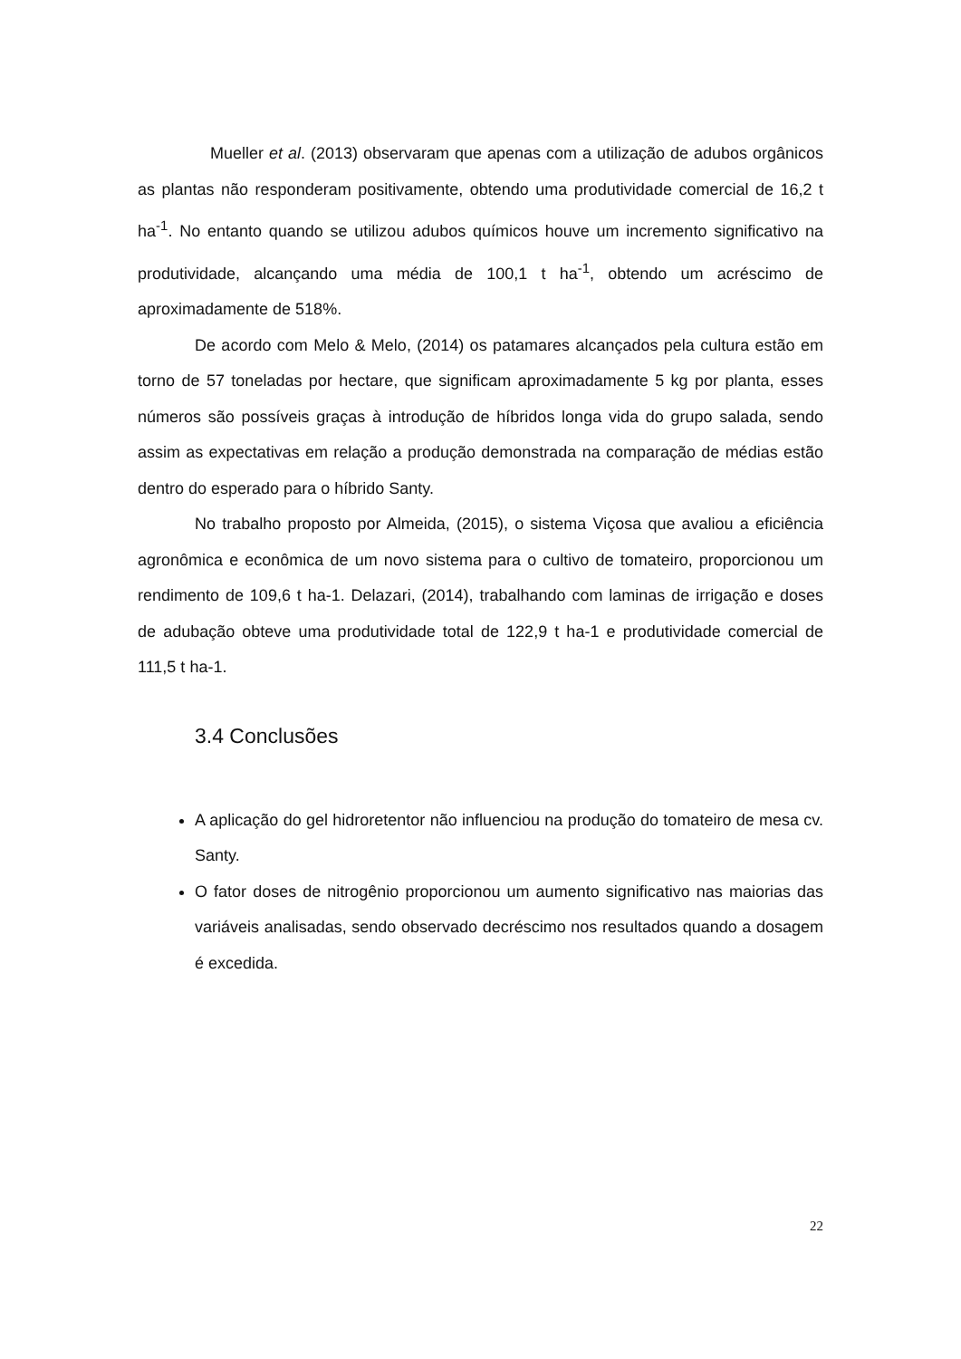Mueller et al. (2013) observaram que apenas com a utilização de adubos orgânicos as plantas não responderam positivamente, obtendo uma produtividade comercial de 16,2 t ha<sup>-1</sup>. No entanto quando se utilizou adubos químicos houve um incremento significativo na produtividade, alcançando uma média de 100,1 t ha<sup>-1</sup>, obtendo um acréscimo de aproximadamente de 518%.
De acordo com Melo & Melo, (2014) os patamares alcançados pela cultura estão em torno de 57 toneladas por hectare, que significam aproximadamente 5 kg por planta, esses números são possíveis graças à introdução de híbridos longa vida do grupo salada, sendo assim as expectativas em relação a produção demonstrada na comparação de médias estão dentro do esperado para o híbrido Santy.
No trabalho proposto por Almeida, (2015), o sistema Viçosa que avaliou a eficiência agronômica e econômica de um novo sistema para o cultivo de tomateiro, proporcionou um rendimento de 109,6 t ha-1. Delazari, (2014), trabalhando com laminas de irrigação e doses de adubação obteve uma produtividade total de 122,9 t ha-1 e produtividade comercial de 111,5 t ha-1.
3.4 Conclusões
A aplicação do gel hidroretentor não influenciou na produção do tomateiro de mesa cv. Santy.
O fator doses de nitrogênio proporcionou um aumento significativo nas maiorias das variáveis analisadas, sendo observado decréscimo nos resultados quando a dosagem é excedida.
22